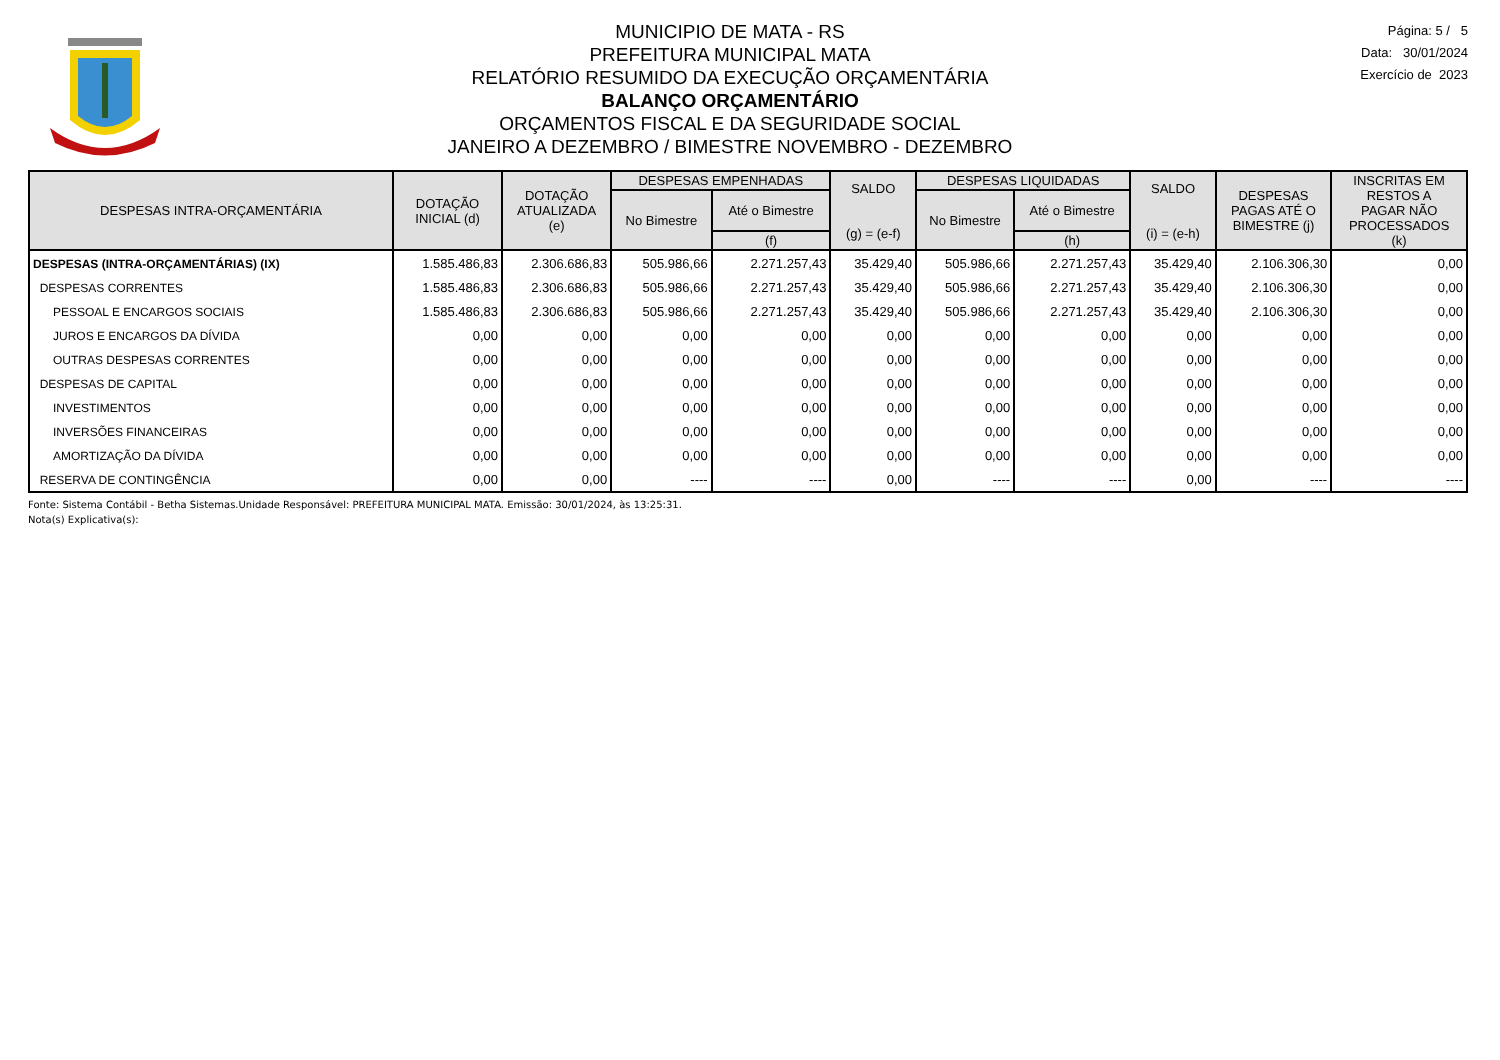MUNICIPIO DE MATA - RS
PREFEITURA MUNICIPAL MATA
RELATÓRIO RESUMIDO DA EXECUÇÃO ORÇAMENTÁRIA
BALANÇO ORÇAMENTÁRIO
ORÇAMENTOS FISCAL E DA SEGURIDADE SOCIAL
JANEIRO A DEZEMBRO / BIMESTRE NOVEMBRO - DEZEMBRO
Página: 5 / 5
Data: 30/01/2024
Exercício de 2023
| DESPESAS INTRA-ORÇAMENTÁRIA | DOTAÇÃO INICIAL (d) | DOTAÇÃO ATUALIZADA (e) | DESPESAS EMPENHADAS | | SALDO (g) = (e-f) | DESPESAS LIQUIDADAS | | SALDO (i) = (e-h) | DESPESAS PAGAS ATÉ O BIMESTRE (j) | INSCRITAS EM RESTOS A PAGAR NÃO PROCESSADOS (k) |
| --- | --- | --- | --- | --- | --- | --- | --- | --- | --- | --- |
| | | | No Bimestre | Até o Bimestre | | No Bimestre | Até o Bimestre | | | |
| | | | | (f) | | | (h) | | | |
| DESPESAS (INTRA-ORÇAMENTÁRIAS) (IX) | 1.585.486,83 | 2.306.686,83 | 505.986,66 | 2.271.257,43 | 35.429,40 | 505.986,66 | 2.271.257,43 | 35.429,40 | 2.106.306,30 | 0,00 |
| DESPESAS CORRENTES | 1.585.486,83 | 2.306.686,83 | 505.986,66 | 2.271.257,43 | 35.429,40 | 505.986,66 | 2.271.257,43 | 35.429,40 | 2.106.306,30 | 0,00 |
| PESSOAL E ENCARGOS SOCIAIS | 1.585.486,83 | 2.306.686,83 | 505.986,66 | 2.271.257,43 | 35.429,40 | 505.986,66 | 2.271.257,43 | 35.429,40 | 2.106.306,30 | 0,00 |
| JUROS E ENCARGOS DA DÍVIDA | 0,00 | 0,00 | 0,00 | 0,00 | 0,00 | 0,00 | 0,00 | 0,00 | 0,00 | 0,00 |
| OUTRAS DESPESAS CORRENTES | 0,00 | 0,00 | 0,00 | 0,00 | 0,00 | 0,00 | 0,00 | 0,00 | 0,00 | 0,00 |
| DESPESAS DE CAPITAL | 0,00 | 0,00 | 0,00 | 0,00 | 0,00 | 0,00 | 0,00 | 0,00 | 0,00 | 0,00 |
| INVESTIMENTOS | 0,00 | 0,00 | 0,00 | 0,00 | 0,00 | 0,00 | 0,00 | 0,00 | 0,00 | 0,00 |
| INVERSÕES FINANCEIRAS | 0,00 | 0,00 | 0,00 | 0,00 | 0,00 | 0,00 | 0,00 | 0,00 | 0,00 | 0,00 |
| AMORTIZAÇÃO DA DÍVIDA | 0,00 | 0,00 | 0,00 | 0,00 | 0,00 | 0,00 | 0,00 | 0,00 | 0,00 | 0,00 |
| RESERVA DE CONTINGÊNCIA | 0,00 | 0,00 | ---- | ---- | 0,00 | ---- | ---- | 0,00 | ---- | ---- |
Fonte: Sistema Contábil - Betha Sistemas.Unidade Responsável: PREFEITURA MUNICIPAL MATA. Emissão: 30/01/2024, às 13:25:31.
Nota(s) Explicativa(s):